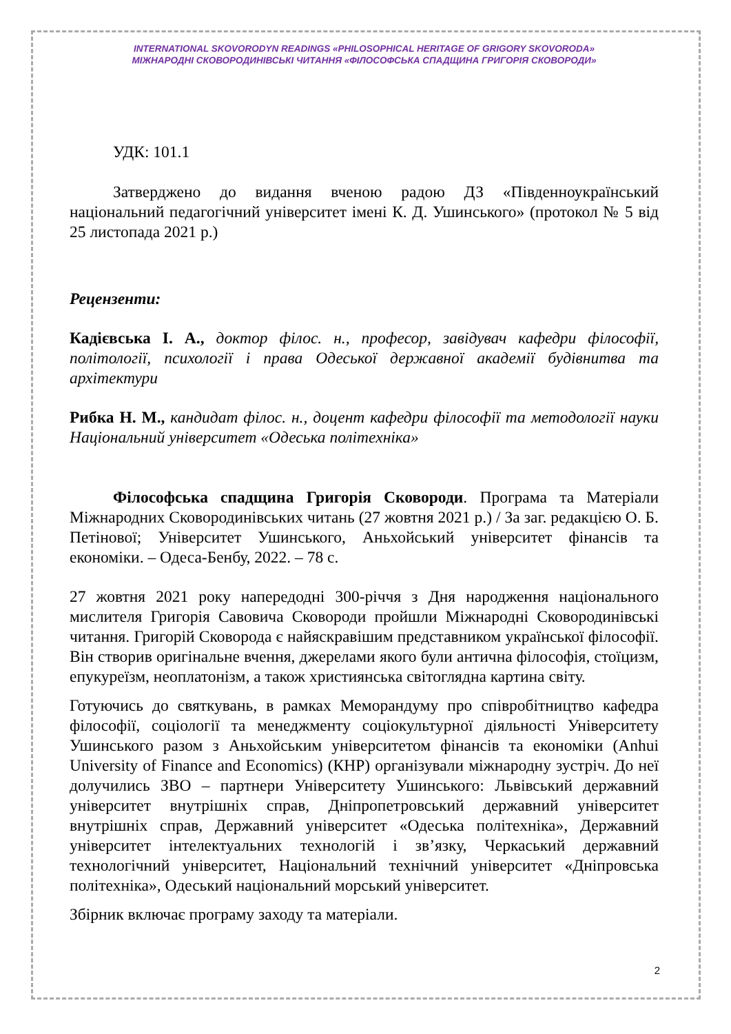INTERNATIONAL SKOVORODYN READINGS «PHILOSOPHICAL HERITAGE OF GRIGORY SKOVORODA»
МІЖНАРОДНІ СКОВОРОДИНІВСЬКІ ЧИТАННЯ «ФІЛОСОФСЬКА СПАДЩИНА ГРИГОРІЯ СКОВОРОДИ»
УДК: 101.1
Затверджено до видання вченою радою ДЗ «Південноукраїнський національний педагогічний університет імені К. Д. Ушинського» (протокол № 5 від 25 листопада 2021 р.)
Рецензенти:
Кадієвська І. А., доктор філос. н., професор, завідувач кафедри філософії, політології, психології і права Одеської державної академії будівнитва та архітектури
Рибка Н. М., кандидат філос. н., доцент кафедри філософії та методології науки Національний університет «Одеська політехніка»
Філософська спадщина Григорія Сковороди. Програма та Матеріали Міжнародних Сковородинівських читань (27 жовтня 2021 р.) / За заг. редакцією О. Б. Петінової; Університет Ушинського, Аньхойський університет фінансів та економіки. – Одеса-Бенбу, 2022. – 78 с.
27 жовтня 2021 року напередодні 300-річчя з Дня народження національного мислителя Григорія Савовича Сковороди пройшли Міжнародні Сковородинівські читання. Григорій Сковорода є найяскравішим представником української філософії. Він створив оригінальне вчення, джерелами якого були антична філософія, стоїцизм, епукуреїзм, неоплатонізм, а також християнська світоглядна картина світу.
Готуючись до святкувань, в рамках Меморандуму про співробітництво кафедра філософії, соціології та менеджменту соціокультурної діяльності Університету Ушинського разом з Аньхойським університетом фінансів та економіки (Anhui University of Finance and Economics) (КНР) організували міжнародну зустріч. До неї долучились ЗВО – партнери Університету Ушинського: Львівський державний університет внутрішніх справ, Дніпропетровський державний університет внутрішніх справ, Державний університет «Одеська політехніка», Державний університет інтелектуальних технологій і зв’язку, Черкаський державний технологічний університет, Національний технічний університет «Дніпровська політехніка», Одеський національний морський університет.
Збірник включає програму заходу та матеріали.
2